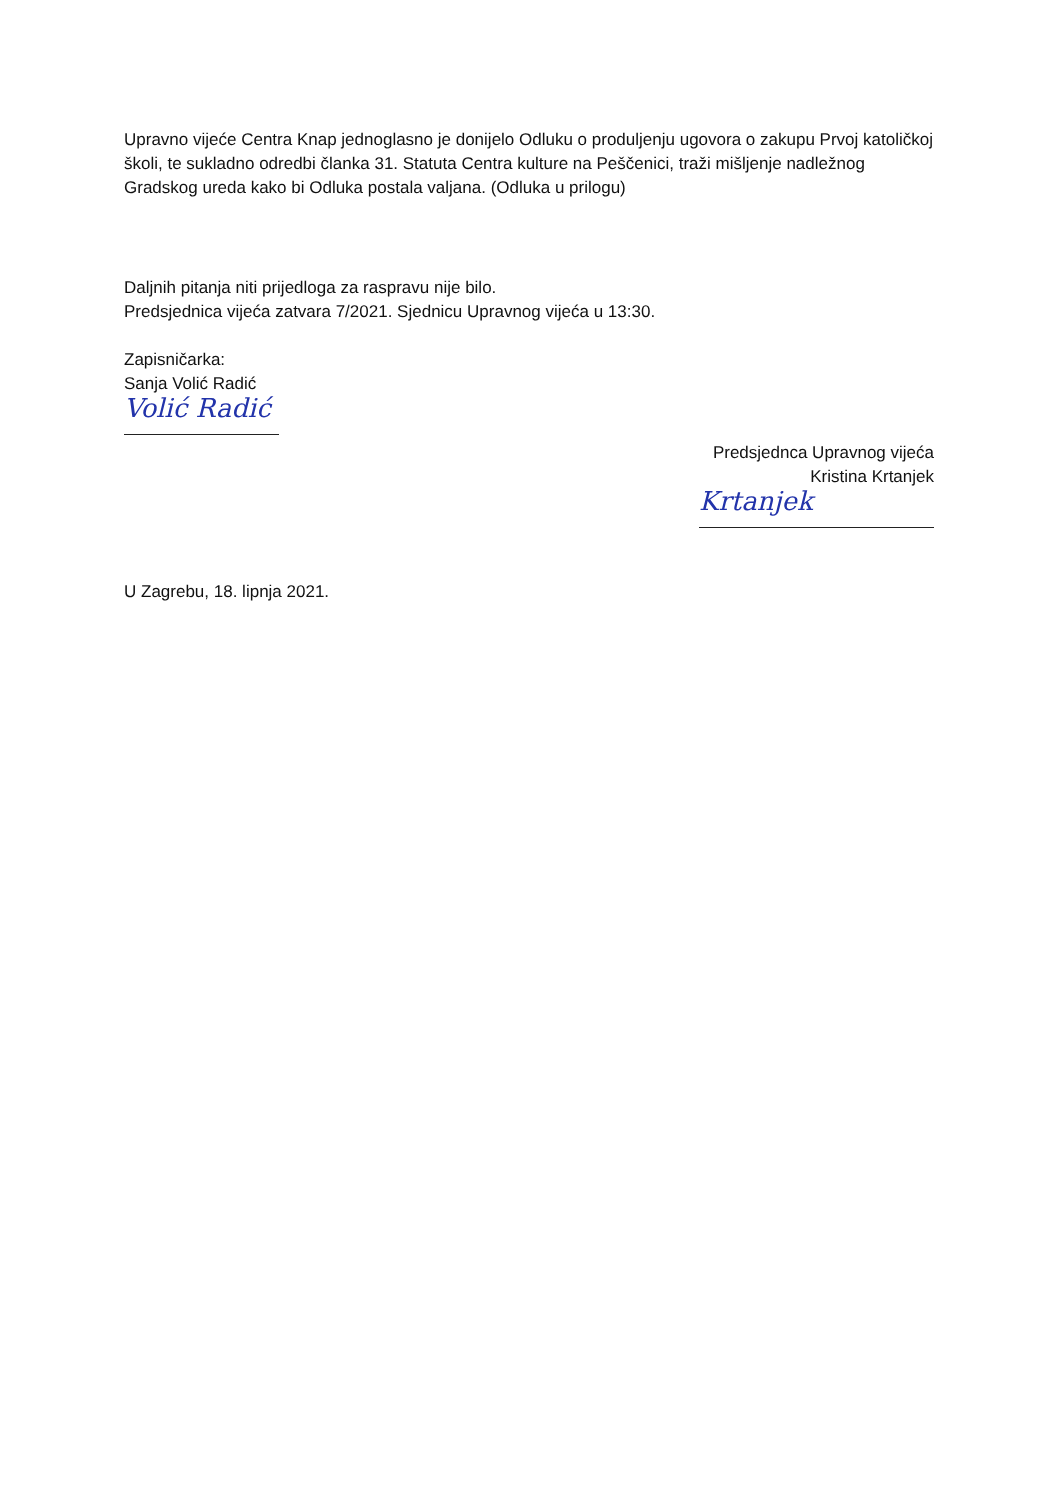Upravno vijeće Centra Knap jednoglasno je donijelo Odluku o produljenju ugovora o zakupu Prvoj katoličkoj školi, te sukladno odredbi članka 31. Statuta Centra kulture na Peščenici, traži mišljenje nadležnog Gradskog ureda kako bi Odluka postala valjana. (Odluka u prilogu)
Daljnih pitanja niti prijedloga za raspravu nije bilo.
Predsjednica vijeća zatvara 7/2021. Sjednicu Upravnog vijeća u 13:30.
Zapisničarka:
Sanja Volić Radić
Volić Radić
Predsjednca Upravnog vijeća
Kristina Krtanjek
Krtanjek
U Zagrebu, 18. lipnja 2021.